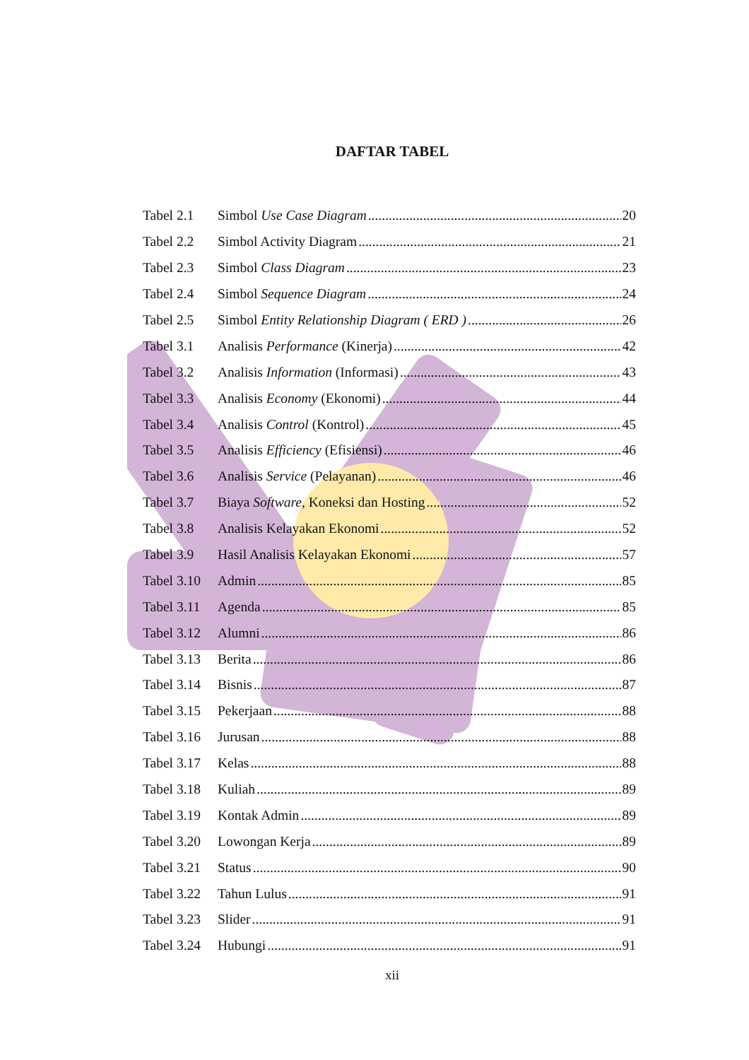DAFTAR TABEL
Tabel 2.1 Simbol Use Case Diagram 20
Tabel 2.2 Simbol Activity Diagram 21
Tabel 2.3 Simbol Class Diagram 23
Tabel 2.4 Simbol Sequence Diagram 24
Tabel 2.5 Simbol Entity Relationship Diagram ( ERD ) 26
Tabel 3.1 Analisis Performance (Kinerja) 42
Tabel 3.2 Analisis Information (Informasi) 43
Tabel 3.3 Analisis Economy (Ekonomi) 44
Tabel 3.4 Analisis Control (Kontrol) 45
Tabel 3.5 Analisis Efficiency (Efisiensi) 46
Tabel 3.6 Analisis Service (Pelayanan) 46
Tabel 3.7 Biaya Software, Koneksi dan Hosting 52
Tabel 3.8 Analisis Kelayakan Ekonomi 52
Tabel 3.9 Hasil Analisis Kelayakan Ekonomi 57
Tabel 3.10 Admin 85
Tabel 3.11 Agenda 85
Tabel 3.12 Alumni 86
Tabel 3.13 Berita 86
Tabel 3.14 Bisnis 87
Tabel 3.15 Pekerjaan 88
Tabel 3.16 Jurusan 88
Tabel 3.17 Kelas 88
Tabel 3.18 Kuliah 89
Tabel 3.19 Kontak Admin 89
Tabel 3.20 Lowongan Kerja 89
Tabel 3.21 Status 90
Tabel 3.22 Tahun Lulus 91
Tabel 3.23 Slider 91
Tabel 3.24 Hubungi 91
xii